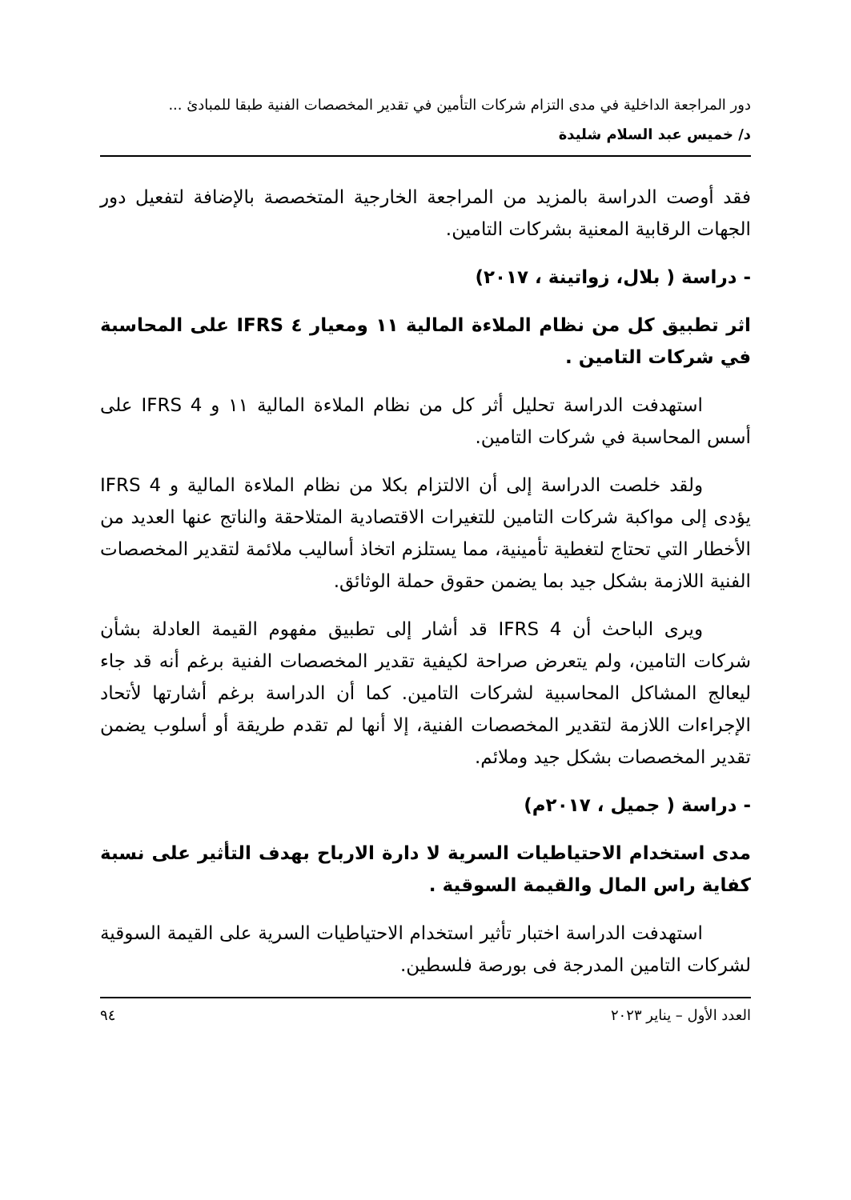دور المراجعة الداخلية في مدى التزام شركات التأمين في تقدير المخصصات الفنية طبقا للمبادئ ...
د/ خميس عبد السلام شليدة
فقد أوصت الدراسة بالمزيد من المراجعة الخارجية المتخصصة بالإضافة لتفعيل دور الجهات الرقابية المعنية بشركات التامين.
- دراسة ( بلال، زواتينة ، ٢٠١٧)
اثر تطبيق كل من نظام الملاءة المالية ١١ ومعيار ٤ IFRS على المحاسبة في شركات التامين .
استهدفت الدراسة تحليل أثر كل من نظام الملاءة المالية ١١ و IFRS 4 على أسس المحاسبة في شركات التامين.
ولقد خلصت الدراسة إلى أن الالتزام بكلا من نظام الملاءة المالية و IFRS 4 يؤدى إلى مواكبة شركات التامين للتغيرات الاقتصادية المتلاحقة والناتج عنها العديد من الأخطار التي تحتاج لتغطية تأمينية، مما يستلزم اتخاذ أساليب ملائمة لتقدير المخصصات الفنية اللازمة بشكل جيد بما يضمن حقوق حملة الوثائق.
ويرى الباحث أن IFRS 4 قد أشار إلى تطبيق مفهوم القيمة العادلة بشأن شركات التامين، ولم يتعرض صراحة لكيفية تقدير المخصصات الفنية برغم أنه قد جاء ليعالج المشاكل المحاسبية لشركات التامين. كما أن الدراسة برغم أشارتها لأتحاد الإجراءات اللازمة لتقدير المخصصات الفنية، إلا أنها لم تقدم طريقة أو أسلوب يضمن تقدير المخصصات بشكل جيد وملائم.
- دراسة ( جميل ، ٢٠١٧م)
مدى استخدام الاحتياطيات السرية لا دارة الارباح بهدف التأثير على نسبة كفاية راس المال والقيمة السوقية .
استهدفت الدراسة اختبار تأثير استخدام الاحتياطيات السرية على القيمة السوقية لشركات التامين المدرجة فى بورصة فلسطين.
العدد الأول – يناير ٢٠٢٣ ٩٤